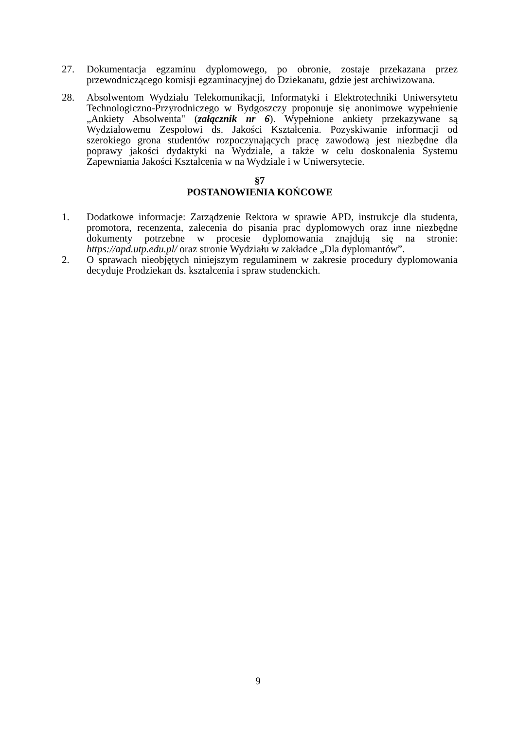27. Dokumentacja egzaminu dyplomowego, po obronie, zostaje przekazana przez przewodniczącego komisji egzaminacyjnej do Dziekanatu, gdzie jest archiwizowana.
28. Absolwentom Wydziału Telekomunikacji, Informatyki i Elektrotechniki Uniwersytetu Technologiczno-Przyrodniczego w Bydgoszczy proponuje się anonimowe wypełnienie „Ankiety Absolwenta" (załącznik nr 6). Wypełnione ankiety przekazywane są Wydziałowemu Zespołowi ds. Jakości Kształcenia. Pozyskiwanie informacji od szerokiego grona studentów rozpoczynających pracę zawodową jest niezbędne dla poprawy jakości dydaktyki na Wydziale, a także w celu doskonalenia Systemu Zapewniania Jakości Kształcenia w na Wydziale i w Uniwersytecie.
§7
POSTANOWIENIA KOŃCOWE
1. Dodatkowe informacje: Zarządzenie Rektora w sprawie APD, instrukcje dla studenta, promotora, recenzenta, zalecenia do pisania prac dyplomowych oraz inne niezbędne dokumenty potrzebne w procesie dyplomowania znajdują się na stronie: https://apd.utp.edu.pl/ oraz stronie Wydziału w zakładce „Dla dyplomantów”.
2. O sprawach nieobjętych niniejszym regulaminem w zakresie procedury dyplomowania decyduje Prodziekan ds. kształcenia i spraw studenckich.
9